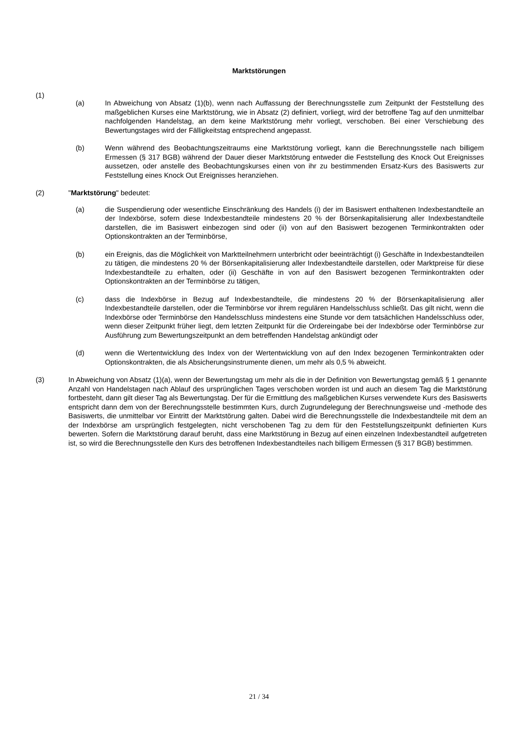Marktstörungen
(1)
(a) In Abweichung von Absatz (1)(b), wenn nach Auffassung der Berechnungsstelle zum Zeitpunkt der Feststellung des maßgeblichen Kurses eine Marktstörung, wie in Absatz (2) definiert, vorliegt, wird der betroffene Tag auf den unmittelbar nachfolgenden Handelstag, an dem keine Marktstörung mehr vorliegt, verschoben. Bei einer Verschiebung des Bewertungstages wird der Fälligkeitstag entsprechend angepasst.
(b) Wenn während des Beobachtungszeitraums eine Marktstörung vorliegt, kann die Berechnungsstelle nach billigem Ermessen (§ 317 BGB) während der Dauer dieser Marktstörung entweder die Feststellung des Knock Out Ereignisses aussetzen, oder anstelle des Beobachtungskurses einen von ihr zu bestimmenden Ersatz-Kurs des Basiswerts zur Feststellung eines Knock Out Ereignisses heranziehen.
(2) "Marktstörung" bedeutet:
(a) die Suspendierung oder wesentliche Einschränkung des Handels (i) der im Basiswert enthaltenen Indexbestandteile an der Indexbörse, sofern diese Indexbestandteile mindestens 20 % der Börsenkapitalisierung aller Indexbestandteile darstellen, die im Basiswert einbezogen sind oder (ii) von auf den Basiswert bezogenen Terminkontrakten oder Optionskontrakten an der Terminbörse,
(b) ein Ereignis, das die Möglichkeit von Marktteilnehmern unterbricht oder beeinträchtigt (i) Geschäfte in Indexbestandteilen zu tätigen, die mindestens 20 % der Börsenkapitalisierung aller Indexbestandteile darstellen, oder Marktpreise für diese Indexbestandteile zu erhalten, oder (ii) Geschäfte in von auf den Basiswert bezogenen Terminkontrakten oder Optionskontrakten an der Terminbörse zu tätigen,
(c) dass die Indexbörse in Bezug auf Indexbestandteile, die mindestens 20 % der Börsenkapitalisierung aller Indexbestandteile darstellen, oder die Terminbörse vor ihrem regulären Handelsschluss schließt. Das gilt nicht, wenn die Indexbörse oder Terminbörse den Handelsschluss mindestens eine Stunde vor dem tatsächlichen Handelsschluss oder, wenn dieser Zeitpunkt früher liegt, dem letzten Zeitpunkt für die Ordereingabe bei der Indexbörse oder Terminbörse zur Ausführung zum Bewertungszeitpunkt an dem betreffenden Handelstag ankündigt oder
(d) wenn die Wertentwicklung des Index von der Wertentwicklung von auf den Index bezogenen Terminkontrakten oder Optionskontrakten, die als Absicherungsinstrumente dienen, um mehr als 0,5 % abweicht.
(3) In Abweichung von Absatz (1)(a), wenn der Bewertungstag um mehr als die in der Definition von Bewertungstag gemäß § 1 genannte Anzahl von Handelstagen nach Ablauf des ursprünglichen Tages verschoben worden ist und auch an diesem Tag die Marktstörung fortbesteht, dann gilt dieser Tag als Bewertungstag. Der für die Ermittlung des maßgeblichen Kurses verwendete Kurs des Basiswerts entspricht dann dem von der Berechnungsstelle bestimmten Kurs, durch Zugrundelegung der Berechnungsweise und -methode des Basiswerts, die unmittelbar vor Eintritt der Marktstörung galten. Dabei wird die Berechnungsstelle die Indexbestandteile mit dem an der Indexbörse am ursprünglich festgelegten, nicht verschobenen Tag zu dem für den Feststellungszeitpunkt definierten Kurs bewerten. Sofern die Marktstörung darauf beruht, dass eine Marktstörung in Bezug auf einen einzelnen Indexbestandteil aufgetreten ist, so wird die Berechnungsstelle den Kurs des betroffenen Indexbestandteiles nach billigem Ermessen (§ 317 BGB) bestimmen.
21 / 34